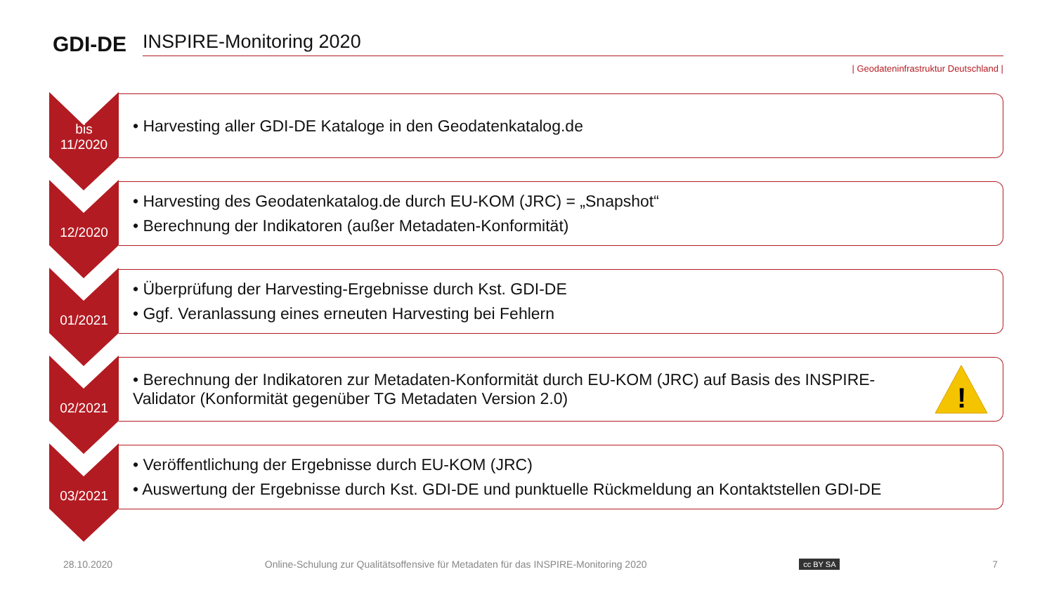GDI-DE
INSPIRE-Monitoring 2020
| Geodateninfrastruktur Deutschland |
bis
11/2020
• Harvesting aller GDI-DE Kataloge in den Geodatenkatalog.de
12/2020
• Harvesting des Geodatenkatalog.de durch EU-KOM (JRC) = „Snapshot“
• Berechnung der Indikatoren (außer Metadaten-Konformität)
01/2021
• Überprüfung der Harvesting-Ergebnisse durch Kst. GDI-DE
• Ggf. Veranlassung eines erneuten Harvesting bei Fehlern
02/2021
• Berechnung der Indikatoren zur Metadaten-Konformität durch EU-KOM (JRC) auf Basis des INSPIRE-Validator (Konformität gegenüber TG Metadaten Version 2.0)
!
03/2021
• Veröffentlichung der Ergebnisse durch EU-KOM (JRC)
• Auswertung der Ergebnisse durch Kst. GDI-DE und punktuelle Rückmeldung an Kontaktstellen GDI-DE
28.10.2020 Online-Schulung zur Qualitätsoffensive für Metadaten für das INSPIRE-Monitoring 2020 cc BY SA 7